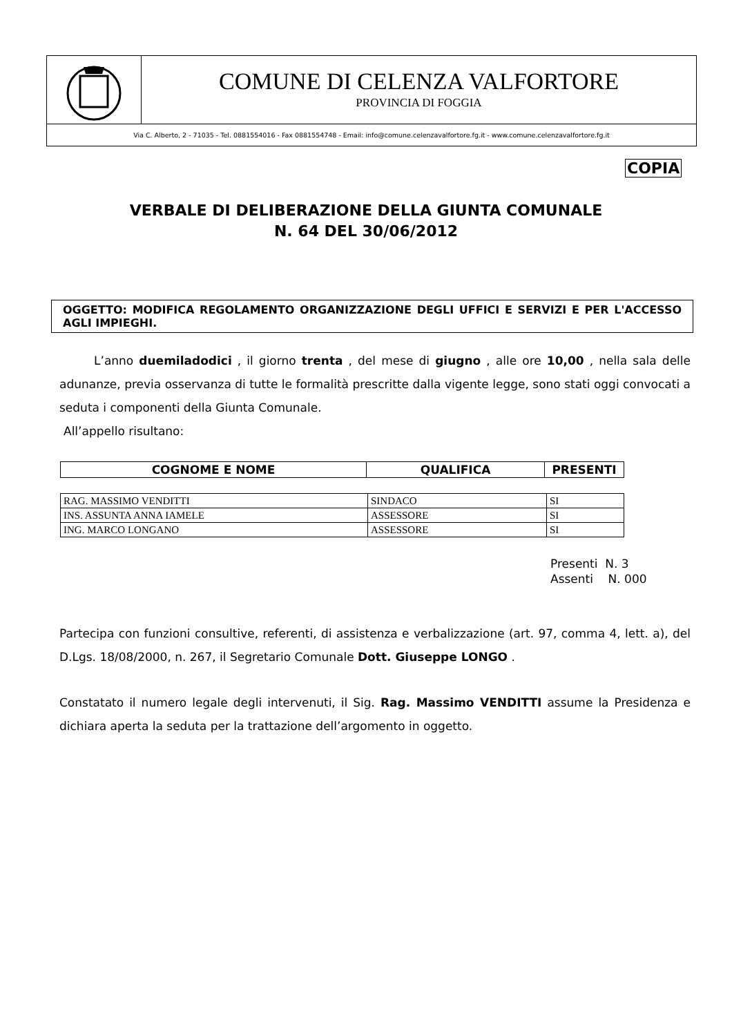COMUNE DI CELENZA VALFORTORE
PROVINCIA DI FOGGIA
Via C. Alberto, 2 - 71035 - Tel. 0881554016 - Fax 0881554748 - Email: info@comune.celenzavalfortore.fg.it - www.comune.celenzavalfortore.fg.it
COPIA
VERBALE DI DELIBERAZIONE DELLA GIUNTA COMUNALE
N. 64 DEL 30/06/2012
OGGETTO: MODIFICA REGOLAMENTO ORGANIZZAZIONE DEGLI UFFICI E SERVIZI E PER L'ACCESSO AGLI IMPIEGHI.
L’anno duemiladodici , il giorno trenta , del mese di giugno , alle ore 10,00 , nella sala delle adunanze, previa osservanza di tutte le formalità prescritte dalla vigente legge, sono stati oggi convocati a seduta i componenti della Giunta Comunale.
All’appello risultano:
| COGNOME E NOME | QUALIFICA | PRESENTI |
| --- | --- | --- |
| RAG. MASSIMO VENDITTI | SINDACO | SI |
| INS. ASSUNTA ANNA IAMELE | ASSESSORE | SI |
| ING. MARCO LONGANO | ASSESSORE | SI |
Presenti N. 3
Assenti N. 000
Partecipa con funzioni consultive, referenti, di assistenza e verbalizzazione (art. 97, comma 4, lett. a), del D.Lgs. 18/08/2000, n. 267, il Segretario Comunale Dott. Giuseppe LONGO .
Constatato il numero legale degli intervenuti, il Sig. Rag. Massimo VENDITTI assume la Presidenza e dichiara aperta la seduta per la trattazione dell’argomento in oggetto.